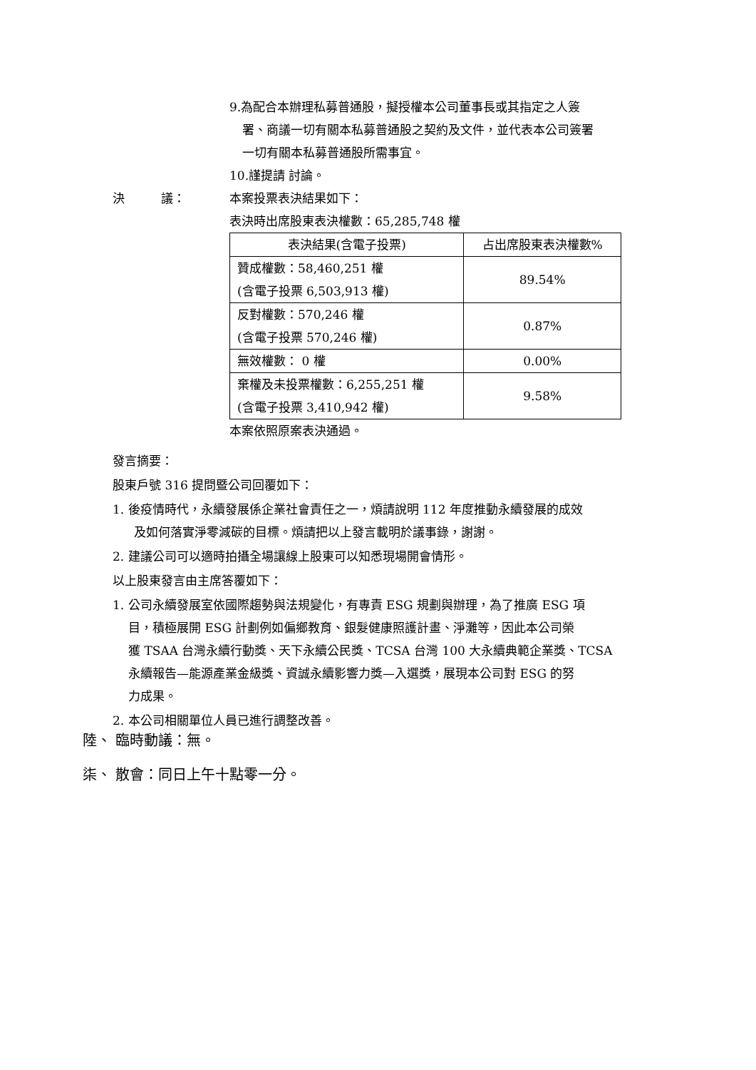9.為配合本辦理私募普通股，擬授權本公司董事長或其指定之人簽
署、商議一切有關本私募普通股之契約及文件，並代表本公司簽署
一切有關本私募普通股所需事宜。
10.謹提請 討論。
決　　　議： 本案投票表決結果如下：
表決時出席股東表決權數：65,285,748 權
| 表決結果(含電子投票) | 占出席股東表決權數% |
| --- | --- |
| 贊成權數：58,460,251 權 (含電子投票 6,503,913 權) | 89.54% |
| 反對權數：570,246 權 (含電子投票 570,246 權) | 0.87% |
| 無效權數： 0 權 | 0.00% |
| 棄權及未投票權數：6,255,251 權 (含電子投票 3,410,942 權) | 9.58% |
本案依照原案表決通過。
發言摘要：
股東戶號 316 提問暨公司回覆如下：
1. 後疫情時代，永續發展係企業社會責任之一，煩請說明 112 年度推動永續發展的成效
及如何落實淨零減碳的目標。煩請把以上發言載明於議事錄，謝謝。
2. 建議公司可以適時拍攝全場讓線上股東可以知悉現場開會情形。
以上股東發言由主席答覆如下：
1. 公司永續發展室依國際趨勢與法規變化，有專責 ESG 規劃與辦理，為了推廣 ESG 項
目，積極展開 ESG 計劃例如偏鄉教育、銀髮健康照護計畫、淨灘等，因此本公司榮
獲 TSAA 台灣永續行動獎、天下永續公民獎、TCSA 台灣 100 大永續典範企業獎、TCSA
永續報告—能源產業金級獎、資誠永續影響力獎—入選獎，展現本公司對 ESG 的努
力成果。
2. 本公司相關單位人員已進行調整改善。
陸、 臨時動議：無。
柒、 散會：同日上午十點零一分。